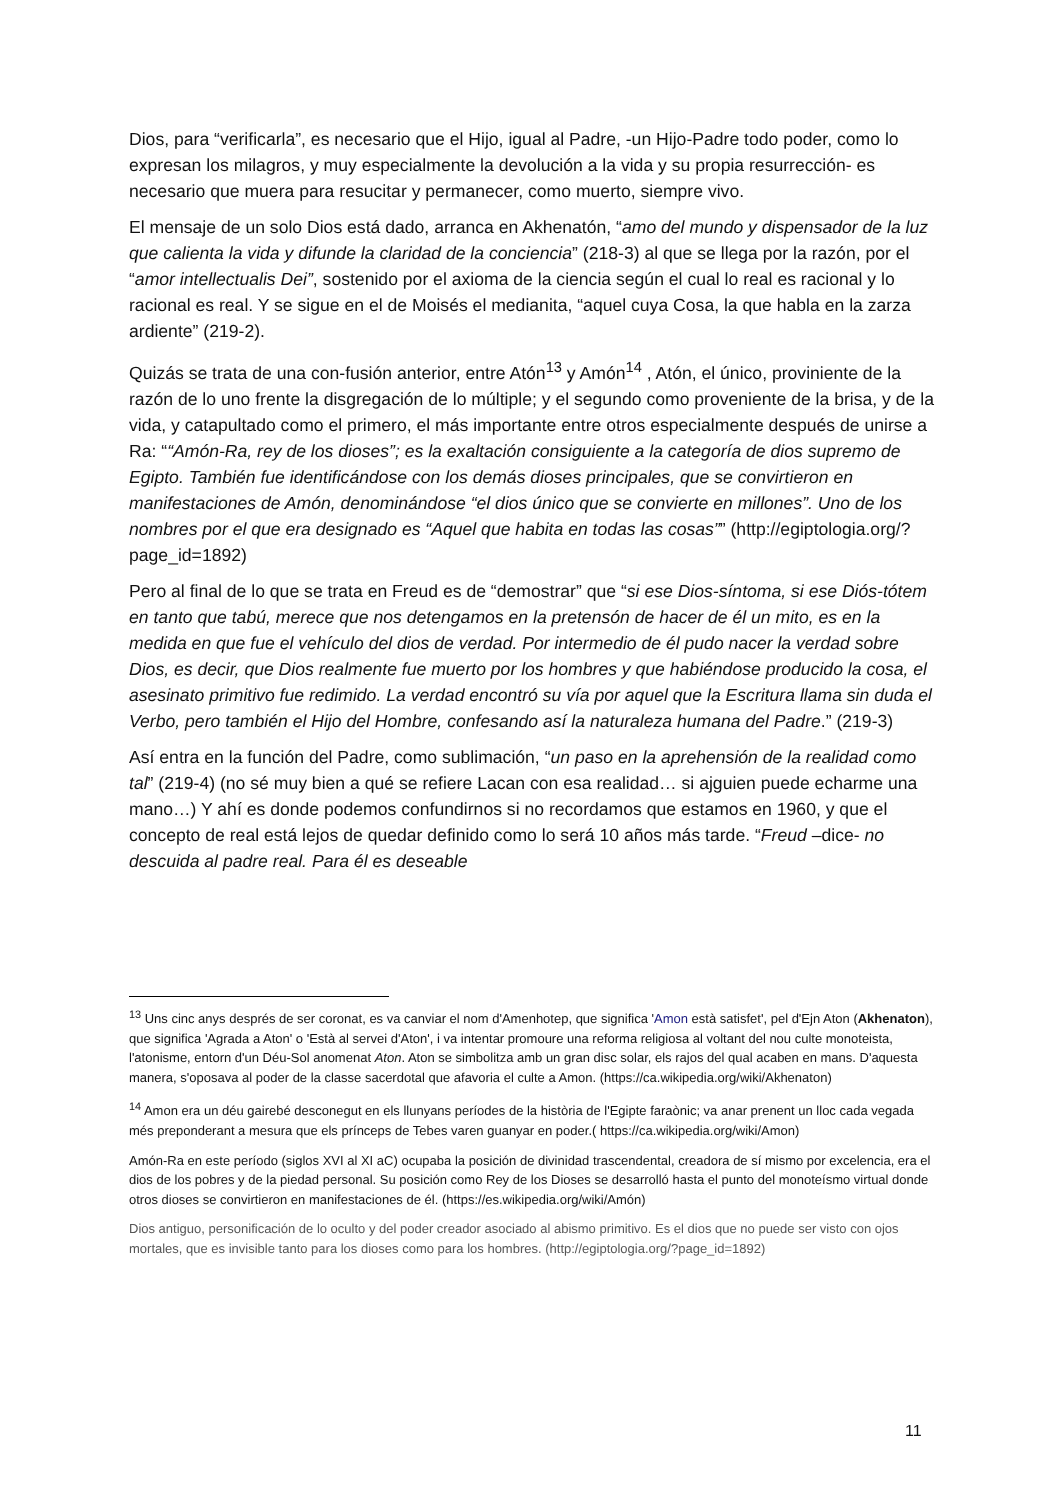Dios, para “verificarla”, es necesario que el Hijo, igual al Padre, -un Hijo-Padre todo poder, como lo expresan los milagros, y muy especialmente la devolución a la vida y su propia resurrección- es necesario que muera para resucitar y permanecer, como muerto, siempre vivo.
El mensaje de un solo Dios está dado, arranca en Akhenatón, “amo del mundo y dispensador de la luz que calienta la vida y difunde la claridad de la conciencia” (218-3) al que se llega por la razón, por el “amor intellectualis Dei”, sostenido por el axioma de la ciencia según el cual lo real es racional y lo racional es real. Y se sigue en el de Moisés el medianita, “aquel cuya Cosa, la que habla en la zarza ardiente” (219-2).
Quizás se trata de una con-fusión anterior, entre Atón<sup>13</sup> y Amón<sup>14</sup> , Atón, el único, proviniente de la razón de lo uno frente la disgregación de lo múltiple; y el segundo como proveniente de la brisa, y de la vida, y catapultado como el primero, el más importante entre otros especialmente después de unirse a Ra: ““Amón-Ra, rey de los dioses”; es la exaltación consiguiente a la categoría de dios supremo de Egipto. También fue identificándose con los demás dioses principales, que se convirtieron en manifestaciones de Amón, denominándose “el dios único que se convierte en millones”. Uno de los nombres por el que era designado es “Aquel que habita en todas las cosas”” (http://egiptologia.org/?page_id=1892)
Pero al final de lo que se trata en Freud es de “demostrar” que “si ese Dios-síntoma, si ese Diós-tótem en tanto que tabú, merece que nos detengamos en la pretensón de hacer de él un mito, es en la medida en que fue el vehículo del dios de verdad. Por intermedio de él pudo nacer la verdad sobre Dios, es decir, que Dios realmente fue muerto por los hombres y que habiéndose producido la cosa, el asesinato primitivo fue redimido. La verdad encontró su vía por aquel que la Escritura llama sin duda el Verbo, pero también el Hijo del Hombre, confesando así la naturaleza humana del Padre.” (219-3)
Así entra en la función del Padre, como sublimación, “un paso en la aprehensión de la realidad como tal” (219-4) (no sé muy bien a qué se refiere Lacan con esa realidad… si ajguien puede echarme una mano…) Y ahí es donde podemos confundirnos si no recordamos que estamos en 1960, y que el concepto de real está lejos de quedar definido como lo será 10 años más tarde. “Freud –dice- no descuida al padre real. Para él es deseable
<sup>13</sup> Uns cinc anys després de ser coronat, es va canviar el nom d'Amenhotep, que significa 'Amon està satisfet', pel d'Ejn Aton (Akhenaton), que significa 'Agrada a Aton' o 'Està al servei d'Aton', i va intentar promoure una reforma religiosa al voltant del nou culte monoteista, l'atonisme, entorn d'un Déu-Sol anomenat Aton. Aton se simbolitza amb un gran disc solar, els rajos del qual acaben en mans. D'aquesta manera, s'oposava al poder de la classe sacerdotal que afavoria el culte a Amon. (https://ca.wikipedia.org/wiki/Akhenaton)
<sup>14</sup> Amon era un déu gairebé desconegut en els llunyans períodes de la història de l'Egipte faraònic; va anar prenent un lloc cada vegada més preponderant a mesura que els prínceps de Tebes varen guanyar en poder.( https://ca.wikipedia.org/wiki/Amon)
Amón-Ra en este período (siglos XVI al XI aC) ocupaba la posición de divinidad trascendental, creadora de sí mismo por excelencia, era el dios de los pobres y de la piedad personal. Su posición como Rey de los Dioses se desarrolló hasta el punto del monoteísmo virtual donde otros dioses se convirtieron en manifestaciones de él. (https://es.wikipedia.org/wiki/Amón)
Dios antiguo, personificación de lo oculto y del poder creador asociado al abismo primitivo. Es el dios que no puede ser visto con ojos mortales, que es invisible tanto para los dioses como para los hombres. (http://egiptologia.org/?page_id=1892)
11